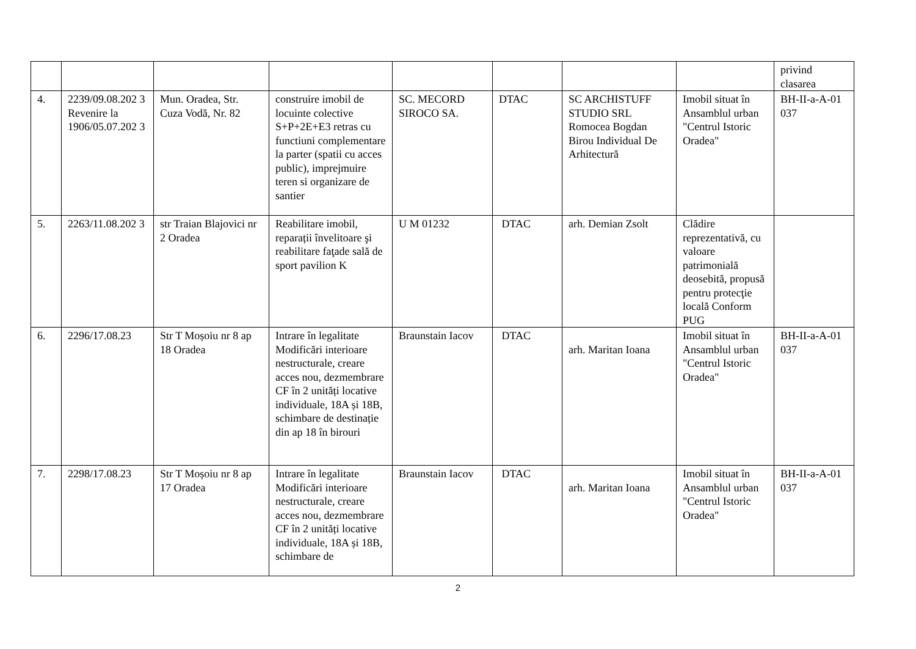| | | | | | | | | privind clasarea |
| 4. | 2239/09.08.202 3 Revenire la 1906/05.07.202 3 | Mun. Oradea, Str. Cuza Vodă, Nr. 82 | construire imobil de locuinte colective S+P+2E+E3 retras cu functiuni complementare la parter (spatii cu acces public), imprejmuire teren si organizare de santier | SC. MECORD SIROCO SA. | DTAC | SC ARCHISTUFF STUDIO SRL Romocea Bogdan Birou Individual De Arhitectură | Imobil situat în Ansamblul urban "Centrul Istoric Oradea" | BH-II-a-A-01 037 |
| 5. | 2263/11.08.202 3 | str Traian Blajovici nr 2 Oradea | Reabilitare imobil, reparații învelitoare şi reabilitare faţade sală de sport pavilion K | U M 01232 | DTAC | arh. Demian Zsolt | Clădire reprezentativă, cu valoare patrimonială deosebită, propusă pentru protecţie locală Conform PUG | |
| 6. | 2296/17.08.23 | Str T Moșoiu nr 8 ap 18 Oradea | Intrare în legalitate Modificări interioare nestructurale, creare acces nou, dezmembrare CF în 2 unități locative individuale, 18A și 18B, schimbare de destinație din ap 18 în birouri | Braunstain Iacov | DTAC | arh. Maritan Ioana | Imobil situat în Ansamblul urban "Centrul Istoric Oradea" | BH-II-a-A-01 037 |
| 7. | 2298/17.08.23 | Str T Moșoiu nr 8 ap 17 Oradea | Intrare în legalitate Modificări interioare nestructurale, creare acces nou, dezmembrare CF în 2 unități locative individuale, 18A și 18B, schimbare de | Braunstain Iacov | DTAC | arh. Maritan Ioana | Imobil situat în Ansamblul urban "Centrul Istoric Oradea" | BH-II-a-A-01 037 |
2